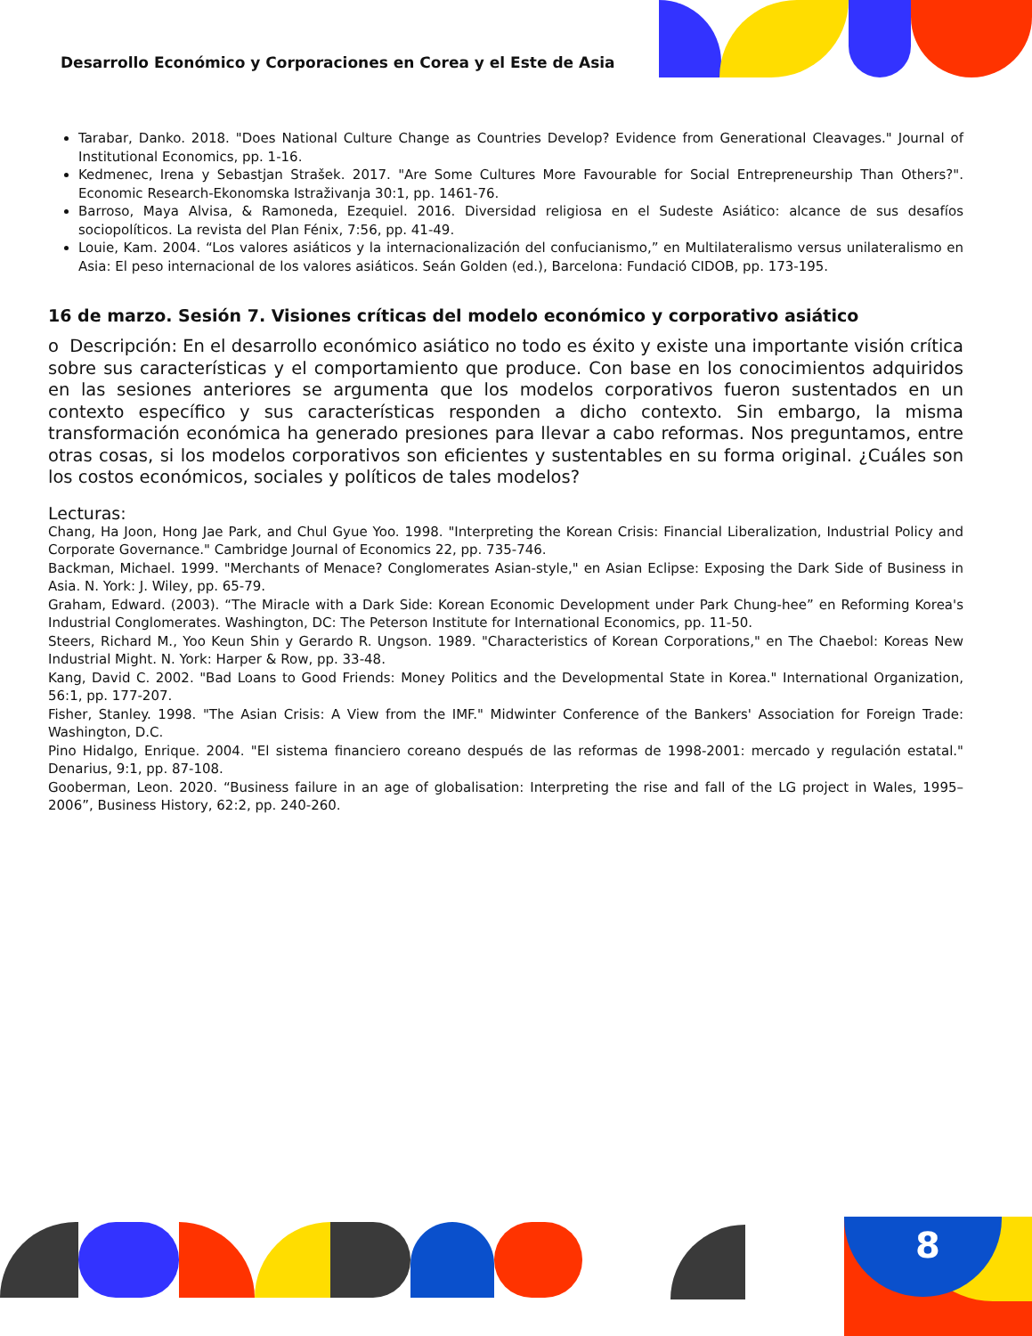Desarrollo Económico y Corporaciones en Corea y el Este de Asia
Tarabar, Danko. 2018. "Does National Culture Change as Countries Develop? Evidence from Generational Cleavages." Journal of Institutional Economics, pp. 1-16.
Kedmenec, Irena y Sebastjan Strašek. 2017. "Are Some Cultures More Favourable for Social Entrepreneurship Than Others?". Economic Research-Ekonomska Istraživanja 30:1, pp. 1461-76.
Barroso, Maya Alvisa, & Ramoneda, Ezequiel. 2016. Diversidad religiosa en el Sudeste Asiático: alcance de sus desafíos sociopolíticos. La revista del Plan Fénix, 7:56, pp. 41-49.
Louie, Kam. 2004. “Los valores asiáticos y la internacionalización del confucianismo,” en Multilateralismo versus unilateralismo en Asia: El peso internacional de los valores asiáticos. Seán Golden (ed.), Barcelona: Fundació CIDOB, pp. 173-195.
16 de marzo. Sesión 7. Visiones críticas del modelo económico y corporativo asiático
o Descripción: En el desarrollo económico asiático no todo es éxito y existe una importante visión crítica sobre sus características y el comportamiento que produce. Con base en los conocimientos adquiridos en las sesiones anteriores se argumenta que los modelos corporativos fueron sustentados en un contexto específico y sus características responden a dicho contexto. Sin embargo, la misma transformación económica ha generado presiones para llevar a cabo reformas. Nos preguntamos, entre otras cosas, si los modelos corporativos son eficientes y sustentables en su forma original. ¿Cuáles son los costos económicos, sociales y políticos de tales modelos?
Lecturas:
Chang, Ha Joon, Hong Jae Park, and Chul Gyue Yoo. 1998. "Interpreting the Korean Crisis: Financial Liberalization, Industrial Policy and Corporate Governance." Cambridge Journal of Economics 22, pp. 735-746.
Backman, Michael. 1999. "Merchants of Menace? Conglomerates Asian-style," en Asian Eclipse: Exposing the Dark Side of Business in Asia. N. York: J. Wiley, pp. 65-79.
Graham, Edward. (2003). “The Miracle with a Dark Side: Korean Economic Development under Park Chung-hee” en Reforming Korea's Industrial Conglomerates. Washington, DC: The Peterson Institute for International Economics, pp. 11-50.
Steers, Richard M., Yoo Keun Shin y Gerardo R. Ungson. 1989. "Characteristics of Korean Corporations," en The Chaebol: Koreas New Industrial Might. N. York: Harper & Row, pp. 33-48.
Kang, David C. 2002. "Bad Loans to Good Friends: Money Politics and the Developmental State in Korea." International Organization, 56:1, pp. 177-207.
Fisher, Stanley. 1998. "The Asian Crisis: A View from the IMF." Midwinter Conference of the Bankers' Association for Foreign Trade: Washington, D.C.
Pino Hidalgo, Enrique. 2004. "El sistema financiero coreano después de las reformas de 1998-2001: mercado y regulación estatal." Denarius, 9:1, pp. 87-108.
Gooberman, Leon. 2020. “Business failure in an age of globalisation: Interpreting the rise and fall of the LG project in Wales, 1995–2006”, Business History, 62:2, pp. 240-260.
8